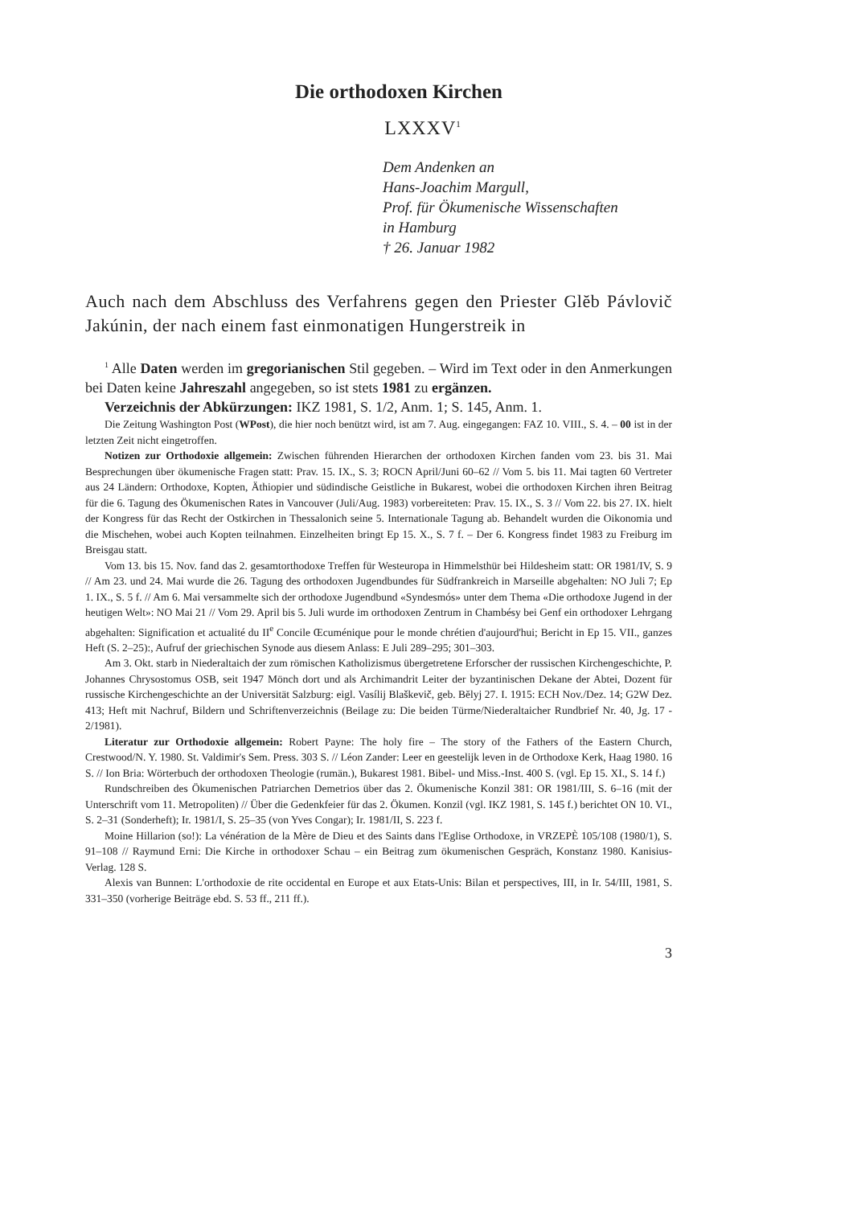Die orthodoxen Kirchen
LXXXV<sup>1</sup>
Dem Andenken an
Hans-Joachim Margull,
Prof. für Ökumenische Wissenschaften
in Hamburg
† 26. Januar 1982
Auch nach dem Abschluss des Verfahrens gegen den Priester Glĕb Pávlovič Jakúnin, der nach einem fast einmonatigen Hungerstreik in
<sup>1</sup> Alle Daten werden im gregorianischen Stil gegeben. – Wird im Text oder in den Anmerkungen bei Daten keine Jahreszahl angegeben, so ist stets 1981 zu ergänzen.
Verzeichnis der Abkürzungen: IKZ 1981, S. 1/2, Anm. 1; S. 145, Anm. 1.
Die Zeitung Washington Post (WPost), die hier noch benützt wird, ist am 7. Aug. eingegangen: FAZ 10. VIII., S. 4. – 00 ist in der letzten Zeit nicht eingetroffen.
Notizen zur Orthodoxie allgemein: Zwischen führenden Hierarchen der orthodoxen Kirchen fanden vom 23. bis 31. Mai Besprechungen über ökumenische Fragen statt: Prav. 15. IX., S. 3; ROCN April/Juni 60–62 // Vom 5. bis 11. Mai tagten 60 Vertreter aus 24 Ländern: Orthodoxe, Kopten, Äthiopier und südindische Geistliche in Bukarest, wobei die orthodoxen Kirchen ihren Beitrag für die 6. Tagung des Ökumenischen Rates in Vancouver (Juli/Aug. 1983) vorbereiteten: Prav. 15. IX., S. 3 // Vom 22. bis 27. IX. hielt der Kongress für das Recht der Ostkirchen in Thessalonich seine 5. Internationale Tagung ab. Behandelt wurden die Oikonomia und die Mischehen, wobei auch Kopten teilnahmen. Einzelheiten bringt Ep 15. X., S. 7 f. – Der 6. Kongress findet 1983 zu Freiburg im Breisgau statt.
Vom 13. bis 15. Nov. fand das 2. gesamtorthodoxe Treffen für Westeuropa in Himmelsthür bei Hildesheim statt: OR 1981/IV, S. 9 // Am 23. und 24. Mai wurde die 26. Tagung des orthodoxen Jugendbundes für Südfrankreich in Marseille abgehalten: NO Juli 7; Ep 1. IX., S. 5 f. // Am 6. Mai versammelte sich der orthodoxe Jugendbund «Syndesmós» unter dem Thema «Die orthodoxe Jugend in der heutigen Welt»: NO Mai 21 // Vom 29. April bis 5. Juli wurde im orthodoxen Zentrum in Chambésy bei Genf ein orthodoxer Lehrgang abgehalten: Signification et actualité du II<sup>e</sup> Concile Œcuménique pour le monde chrétien d'aujourd'hui; Bericht in Ep 15. VII., ganzes Heft (S. 2–25):, Aufruf der griechischen Synode aus diesem Anlass: E Juli 289–295; 301–303.
Am 3. Okt. starb in Niederaltaich der zum römischen Katholizismus übergetretene Erforscher der russischen Kirchengeschichte, P. Johannes Chrysostomus OSB, seit 1947 Mönch dort und als Archimandrit Leiter der byzantinischen Dekane der Abtei, Dozent für russische Kirchengeschichte an der Universität Salzburg: eigl. Vasílij Blaškevič, geb. Bĕlyj 27. I. 1915: ECH Nov./Dez. 14; G2W Dez. 413; Heft mit Nachruf, Bildern und Schriftenverzeichnis (Beilage zu: Die beiden Türme/Niederaltaicher Rundbrief Nr. 40, Jg. 17 - 2/1981).
Literatur zur Orthodoxie allgemein: Robert Payne: The holy fire – The story of the Fathers of the Eastern Church, Crestwood/N. Y. 1980. St. Valdimir's Sem. Press. 303 S. // Léon Zander: Leer en geestelijk leven in de Orthodoxe Kerk, Haag 1980. 16 S. // Ion Bria: Wörterbuch der orthodoxen Theologie (rumän.), Bukarest 1981. Bibel- und Miss.-Inst. 400 S. (vgl. Ep 15. XI., S. 14 f.)
Rundschreiben des Ökumenischen Patriarchen Demetrios über das 2. Ökumenische Konzil 381: OR 1981/III, S. 6–16 (mit der Unterschrift vom 11. Metropoliten) // Über die Gedenkfeier für das 2. Ökumen. Konzil (vgl. IKZ 1981, S. 145 f.) berichtet ON 10. VI., S. 2–31 (Sonderheft); Ir. 1981/I, S. 25–35 (von Yves Congar); Ir. 1981/II, S. 223 f.
Moine Hillarion (so!): La vénération de la Mère de Dieu et des Saints dans l'Eglise Orthodoxe, in VRZEPÈ 105/108 (1980/1), S. 91–108 // Raymund Erni: Die Kirche in orthodoxer Schau – ein Beitrag zum ökumenischen Gespräch, Konstanz 1980. Kanisius-Verlag. 128 S.
Alexis van Bunnen: L'orthodoxie de rite occidental en Europe et aux Etats-Unis: Bilan et perspectives, III, in Ir. 54/III, 1981, S. 331–350 (vorherige Beiträge ebd. S. 53 ff., 211 ff.).
3